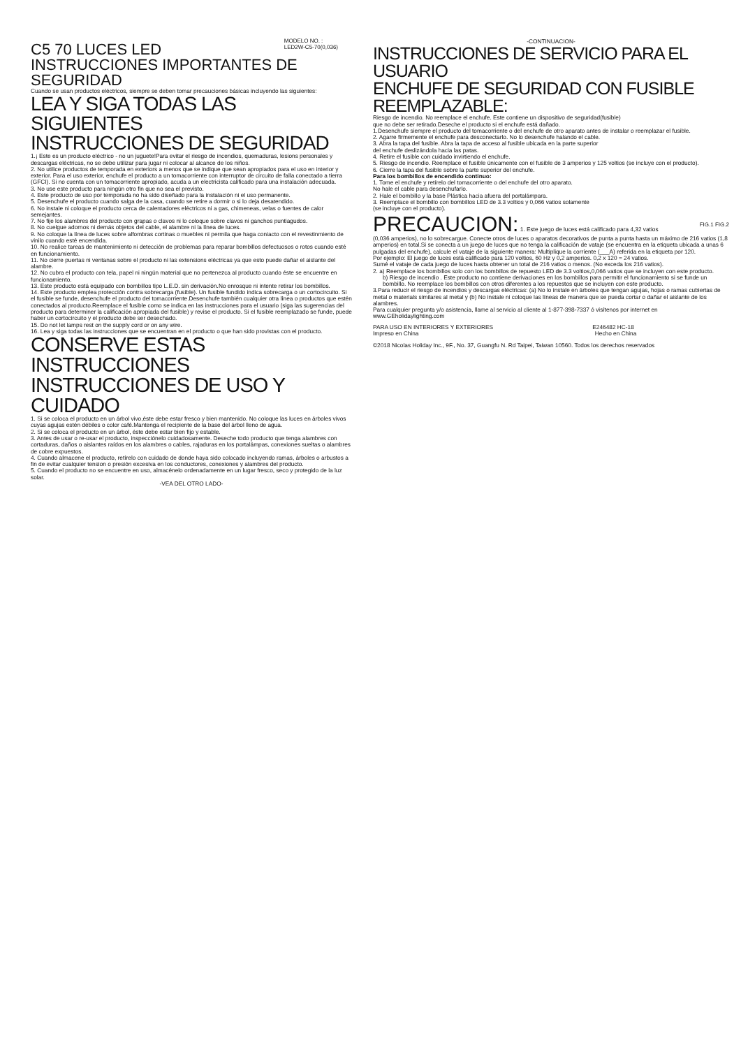MODELO NO. :
LED2W-C5-70(0,036)
C5 70 LUCES LED
INSTRUCCIONES IMPORTANTES DE SEGURIDAD
Cuando se usan productos eléctricos, siempre se deben tomar precauciones básicas incluyendo las siguientes:
LEA Y SIGA TODAS LAS SIGUIENTES
INSTRUCCIONES DE SEGURIDAD
1.¡ Este es un producto eléctrico - no un juguete!Para evitar el riesgo de incendios, quemaduras, lesions personales y descargas eléctricas, no se debe utilizar para jugar ni colocar al alcance de los niños.
2. No utilice productos de temporada en exteriors a menos que se indique que sean apropiados para el uso en interior y exterior. Para el uso exterior, enchufe el producto a un tomacorriente con interruptor de circuito de falla conectado a tierra (GFCI). Si no cuenta con un tomacorriente apropiado, acuda a un electricista calificado para una instalación adecuada.
3. No use este producto para ningún otro fin que no sea el previsto.
4. Este producto de uso por temporada no ha sido diseñado para la instalación ni el uso permanente.
5. Desenchufe el producto cuando salga de la casa, cuando se retire a dormir o si lo deja desatendido.
6. No instale ni coloque el producto cerca de calentadores eléctricos ni a gas, chimeneas, velas o fuentes de calor semejantes.
7. No fije los alambres del producto con grapas o clavos ni lo coloque sobre clavos ni ganchos puntiagudos.
8. No cuelgue adornos ni demás objetos del cable, el alambre ni la línea de luces.
9. No coloque la línea de luces sobre alfombras cortinas o muebles ni permila que haga coniacto con el revestinmiento de vinilo cuando esté encendida.
10. No realice tareas de mantenimiento ni detección de problemas para reparar bombillos defectuosos o rotos cuando esté en funcionamiento.
11. No cierre puertas ni ventanas sobre el producto ni las extensions eléctricas ya que esto puede dañar el aislante del alambre.
12. No cubra el producto con tela, papel ni ningún material que no pertenezca al producto cuando éste se encuentre en funcionamiento.
13. Este producto está equipado con bombillos tipo L.E.D. sin derivación.No enrosque ni intente retirar los bombillos.
14. Este producto emplea protección contra sobrecarga (fusible). Un fusible fundido indica sobrecarga o un cortocircuito. Si el fusible se funde, desenchufe el producto del tomacorriente.Desenchufe también cualquier otra línea o productos que estén conectados al producto.Reemplace el fusible como se indica en las instrucciones para el usuario (siga las sugerencias del producto para determiner la calificación apropiada del fusible) y revise el producto. Si el fusible reemplazado se funde, puede haber un cortocircuito y el producto debe ser desechado.
15. Do not let lamps rest on the supply cord or on any wire.
16. Lea y siga todas las instrucciones que se encuentran en el producto o que han sido provistas con el producto.
CONSERVE ESTAS INSTRUCCIONES
INSTRUCCIONES DE USO Y CUIDADO
1. Si se coloca el producto en un árbol vivo,éste debe estar fresco y bien mantenido. No coloque las luces en árboles vivos cuyas agujas estén débiles o color café.Mantenga el recipiente de la base del árbol lleno de agua.
2. Si se coloca el producto en un árbol, éste debe estar bien fijo y estable.
3. Antes de usar o re-usar el producto, inspecciónelo cuidadosamente. Deseche todo producto que tenga alambres con cortaduras, daños o aislantes raídos en los alambres o cables, rajaduras en los portalámpas, conexiones sueltas o alambres de cobre expuestos.
4. Cuando almacene el producto, retírelo con cuidado de donde haya sido colocado incluyendo ramas, árboles o arbustos a fin de evitar cualquier tension o presión excesiva en los conductores, conexiones y alambres del producto.
5. Cuando el producto no se encuentre en uso, almacénelo ordenadamente en un lugar fresco, seco y protegido de la luz solar.
-VEA DEL OTRO LADO-
-CONTINUACION-
INSTRUCCIONES DE SERVICIO PARA EL USUARIO
ENCHUFE DE SEGURIDAD CON FUSIBLE REEMPLAZABLE:
Riesgo de incendio. No reemplace el enchufe. Este contiene un dispositivo de seguridad(fusible)
que no debe ser retirado.Deseche el producto si el enchufe está dañado.
1.Desenchufe siempre el producto del tomacorriente o del enchufe de otro aparato antes de instalar o reemplazar el fusible.
2. Agarre firmemente el enchufe para desconectarlo. No lo desenchufe halando el cable.
3. Abra la tapa del fusible. Abra la tapa de acceso al fusible ubicada en la parte superior
del enchufe deslizándola hacia las patas.
4. Retire el fusible con cuidado invirtiendo el enchufe.
5. Riesgo de incendio. Reemplace el fusible únicamente con el fusible de 3 amperios y 125 voltios (se incluye con el producto).
6. Cierre la tapa del fusible sobre la parte superior del enchufe.
FIG.1 FIG.2
Para los bombillos de encendido continuo:
1. Tome el enchufe y retírelo del tomacorriente o del enchufe del otro aparato.
No hale el cable para desenchufarlo.
2. Hale el bombillo y la base Plástica hacia afuera del portalámpara.
3. Reemplace el bombillo con bombillos LED de 3.3 voltios y 0,066 vatios solamente
(se incluye con el producto).
PRECAUCION: 1. Este juego de luces está calificado para 4,32 vatios (0,036 amperios), no lo sobrecargue. Conecte otros de luces o aparatos decorativos de punta a punta hasta un máximo de 216 vatios (1,8 amperios) en total.Si se conecta a un juego de luces que no tenga la calificación de vataje (se encuentra en la etiqueta ubicada a unas 6 pulgadas del enchufe), calcule el vataje de la siguiente manera: Multiplique la corríente (___A) referida en la etiqueta por 120.
Por ejemplo: El juego de luces está calificado para 120 voltios, 60 Hz y 0,2 amperios. 0,2 x 120 = 24 vatios.
Sumé el vataje de cada juego de luces hasta obtener un total de 216 vatios o menos. (No exceda los 216 vatios).
2. a) Reemplace los bombillos solo con los bombillos de repuesto LED de 3.3 voltios,0,066 vatios que se incluyen con este producto.
b) Riesgo de incendio . Este producto no contiene derivaciones en los bombillos para permitir el funcionamiento si se funde un bombillo. No reemplace los bombillos con otros diferentes a los repuestos que se incluyen con este producto.
3.Para reducir el riesgo de incendios y descargas eléctricas: (a) No lo instale en árboles que tengan agujas, hojas o ramas cubiertas de metal o materials similares al metal y (b) No instale ni coloque las líneas de manera que se pueda cortar o dañar el aislante de los alambres.
Para cualquier pregunta y/o asistencia, llame al servicio al cliente al 1-877-398-7337 ó visítenos por internet en www.GEholidaylighting.com
PARA USO EN INTERIORES Y EXTERIORES E246482 HC-18
Impreso en China Hecho en China
©2018 Nicolas Holiday Inc., 9F., No. 37, Guangfu N. Rd Taipei, Taiwan 10560. Todos los derechos reservados